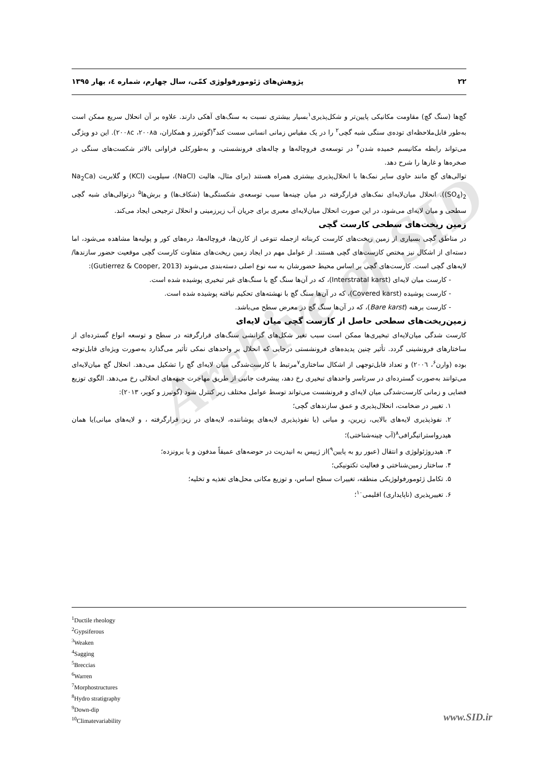Archive of SID
٢٢ پژوهش‌های ژئومورفولوژی کمّی، سال چهارم، شماره ٤، بهار ١٣٩٥
گچ‌ها (سنگ گچ) مقاومت مکانیکی پایین‌تر و شکل‌پذیری<sup>١</sup>بسیار بیشتری نسبت به سنگ‌های آهکی دارند. علاوه بر آن انحلال سریع ممکن است به‌طور قابل‌ملاحظه‌ای توده‌ی سنگی شبه گچی<sup>٢</sup> را در یک مقیاس زمانی انسانی سست کند<sup>٣</sup>(گوتیرز و همکاران، ٢٠٠٨a، ٢٠٠٨c). این دو ویژگی می‌تواند رابطه مکانیسم خمیده شدن<sup>۴</sup> در توسعه‌ی فروچاله‌ها و چاله‌های فرونشستی، و به‌طورکلی فراوانی بالاتر شکست‌های سنگی در صخره‌ها و غارها را شرح دهد.
توالی‌های گچ مانند حاوی سایر نمک‌ها با انحلال‌پذیری بیشتری همراه هستند (برای مثال، هالیت (NaCl)، سیلویت (KCl) و گلابریت (Na<sub>2</sub>Ca (SO<sub>4</sub>)<sub>2</sub>). انحلال میان‌لایه‌ای نمک‌های قرارگرفته در میان چینه‌ها سبب توسعه‌ی شکستگی‌ها (شکاف‌ها) و برش‌ها<sup>۵</sup> درتوالی‌های شبه گچی سطحی و میان لایه‌ای می‌شود، در این صورت انحلال میان‌لایه‌ای معبری برای جریان آب زیرزمینی و انحلال ترجیحی ایجاد می‌کند.
زمین ریخت‌های سطحی کارست گچی
در مناطق گچی بسیاری از زمین ریخت‌های کارست کربناته ازجمله تنوعی از کارن‌ها، فروچاله‌ها، دره‌های کور و پولیه‌ها مشاهده می‌شود، اما دسته‌ای از اشکال نیز مختص کارست‌های گچی هستند. از عوامل مهم در ایجاد زمین ریخت‌های متفاوت کارست گچی موقعیت حضور سازندها/ لایه‌های گچی است. کارست‌های گچی بر اساس محیط حضورشان به سه نوع اصلی دسته‌بندی می‌شوند (Gutierrez & Cooper, 2013):
- کارست میان لایه‌ای (Interstratal karst)، که در آن‌ها سنگ گچ با سنگ‌های غیر تبخیری پوشیده شده است.
- کارست پوشیده (Covered karst)، که در آن‌ها سنگ گچ با نهشته‌های تحکیم نیافته پوشیده شده است.
- کارست برهنه (Bare karst)، که در آن‌ها سنگ گچ در معرض سطح می‌باشد.
زمین‌ریخت‌های سطحی حاصل از کارست گچی میان لایه‌ای
کارست شدگی میان‌لایه‌ای تبخیری‌ها ممکن است سبب تغیر شکل‌های گرانشی سنگ‌های قرارگرفته در سطح و توسعه انواع گسترده‌ای از ساختارهای فرونشینی گردد. تأثیر چنین پدیده‌های فرونشستی درجایی که انحلال بر واحدهای نمکی تأثیر می‌گذارد به‌صورت ویژه‌ای قابل‌توجه بوده (وارن<sup>۶</sup>، ٢٠٠٦) و تعداد قابل‌توجهی از اشکال ساختاری<sup>٧</sup>مرتبط با کارست‌شدگی میان لایه‌ای گچ را تشکیل می‌دهد. انحلال گچ میان‌لایه‌ای می‌توانند به‌صورت گسترده‌ای در سرتاسر واحدهای تبخیری رخ دهد، پیشرفت جانبی از طریق مهاجرت جبهه‌های انحلالی رخ می‌دهد. الگوی توزیع فضایی و زمانی کارست‌شدگی میان لایه‌ای و فرونشست می‌تواند توسط عوامل مختلف زیر کنترل شود (گوتیرز و کوپر، ٢٠١٣):
١. تغییر در ضخامت، انحلال‌پذیری و عمق سازندهای گچی؛
٢. نفوذپذیری لایه‌های بالایی، زیرین، و میانی (یا نفوذپذیری لایه‌های پوشاننده، لایه‌های در زیر قرارگرفته ، و لایه‌های میانی)یا همان هیدرواستراتیگرافی<sup>٨</sup>(آب چینه‌شناختی)؛
٣. هیدروژئولوژی و انتقال (عبور رو به پایین<sup>٩</sup>)از ژیپس به انیدریت در حوضه‌های عمیقاً مدفون و یا برونزده؛
۴. ساختار زمین‌شناختی و فعالیت تکتونیکی؛
۵. تکامل ژئومورفولوژیکی منطقه، تغییرات سطح اساس، و توزیع مکانی محل‌های تغذیه و تخلیه؛
۶. تغییرپذیری (ناپایداری) اقلیمی<sup>١٠</sup>؛
<sup>1</sup> Ductile rheology
<sup>2</sup> Gypsiferous
<sup>3</sup> Weaken
<sup>4</sup> Sagging
<sup>5</sup> Breccias
<sup>6</sup> Warren
<sup>7</sup> Morphostructures
<sup>8</sup> Hydro stratigraphy
<sup>9</sup> Down-dip
<sup>10</sup> Climatevariability
www.SID.ir